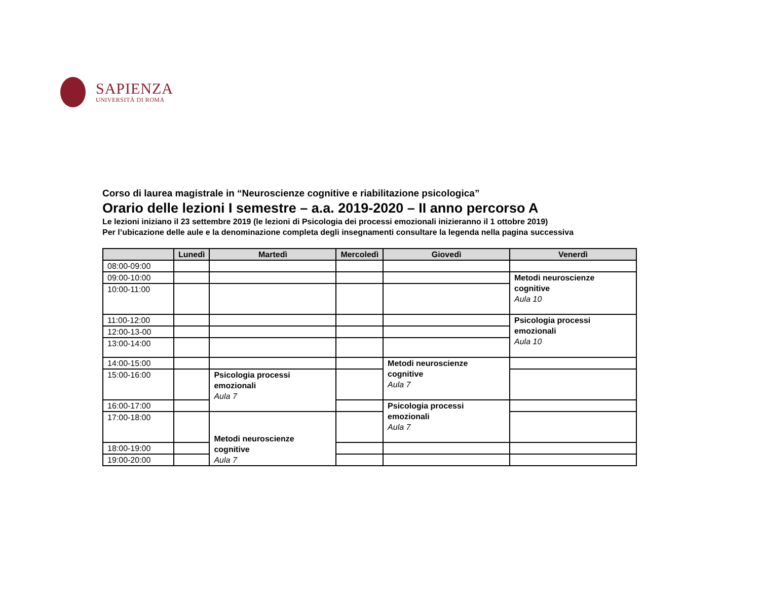SAPIENZA
UNIVERSITÀ DI ROMA
Corso di laurea magistrale in “Neuroscienze cognitive e riabilitazione psicologica”
Orario delle lezioni I semestre – a.a. 2019-2020 – II anno percorso A
Le lezioni iniziano il 23 settembre 2019 (le lezioni di Psicologia dei processi emozionali inizieranno il 1 ottobre 2019)
Per l’ubicazione delle aule e la denominazione completa degli insegnamenti consultare la legenda nella pagina successiva
| | Lunedì | Martedì | Mercoledì | Giovedì | Venerdì |
| --- | --- | --- | --- | --- | --- |
| 08:00-09:00 | | | | | |
| 09:00-10:00 | | | | | Metodi neuroscienze cognitive Aula 10 |
| 10:00-11:00 | | | | | |
| 11:00-12:00 | | | | | Psicologia processi emozionali Aula 10 |
| 12:00-13-00 | | | | | |
| 13:00-14:00 | | | | | |
| 14:00-15:00 | | | | Metodi neuroscienze cognitive Aula 7 | |
| 15:00-16:00 | | Psicologia processi emozionali Aula 7 | | | |
| 16:00-17:00 | | | | Psicologia processi emozionali Aula 7 | |
| 17:00-18:00 | | Metodi neuroscienze cognitive Aula 7 | | | |
| 18:00-19:00 | | | | | |
| 19:00-20:00 | | | | | |